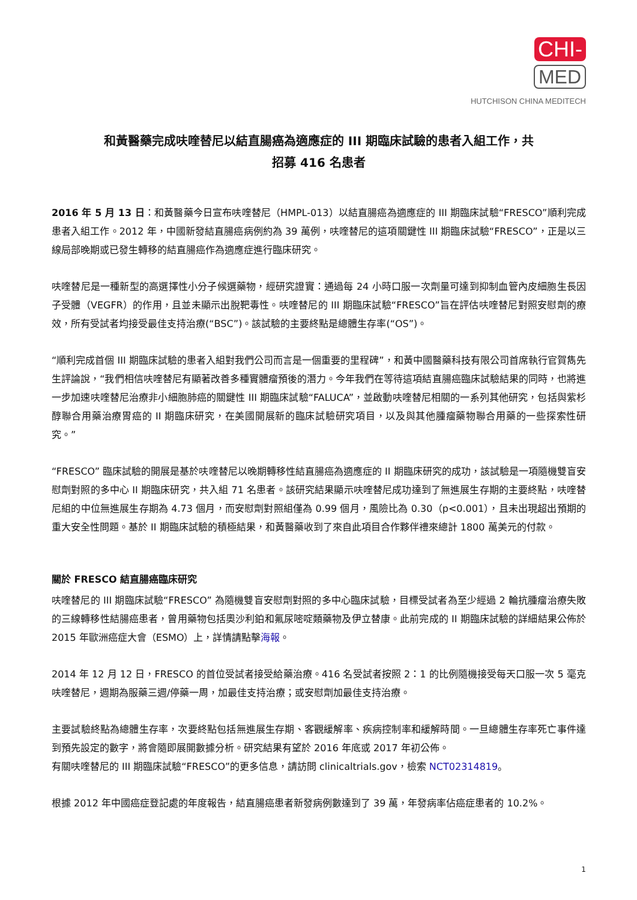CHI-
MED
HUTCHISON CHINA MEDITECH
和黃醫藥完成呋喹替尼以結直腸癌為適應症的 III 期臨床試驗的患者入組工作，共
招募 416 名患者
2016 年 5 月 13 日：和黃醫藥今日宣布呋喹替尼（HMPL-013）以結直腸癌為適應症的 III 期臨床試驗“FRESCO”順利完成患者入組工作。2012 年，中國新發結直腸癌病例約為 39 萬例，呋喹替尼的這項關鍵性 III 期臨床試驗“FRESCO”，正是以三線局部晚期或已發生轉移的結直腸癌作為適應症進行臨床研究。
呋喹替尼是一種新型的高選擇性小分子候選藥物，經研究證實：通過每 24 小時口服一次劑量可達到抑制血管內皮細胞生長因子受體（VEGFR）的作用，且並未顯示出脫靶毒性。呋喹替尼的 III 期臨床試驗“FRESCO”旨在評估呋喹替尼對照安慰劑的療效，所有受試者均接受最佳支持治療(“BSC”)。該試驗的主要終點是總體生存率(“OS”)。
“順利完成首個 III 期臨床試驗的患者入組對我們公司而言是一個重要的里程碑”，和黃中國醫藥科技有限公司首席執行官賀雋先生評論說，“我們相信呋喹替尼有顯著改善多種實體瘤預後的潛力。今年我們在等待這項結直腸癌臨床試驗結果的同時，也將進一步加速呋喹替尼治療非小細胞肺癌的關鍵性 III 期臨床試驗“FALUCA”，並啟動呋喹替尼相關的一系列其他研究，包括與紫杉醇聯合用藥治療胃癌的 II 期臨床研究，在美國開展新的臨床試驗研究項目，以及與其他腫瘤藥物聯合用藥的一些探索性研究。”
“FRESCO” 臨床試驗的開展是基於呋喹替尼以晚期轉移性結直腸癌為適應症的 II 期臨床研究的成功，該試驗是一項隨機雙盲安慰劑對照的多中心 II 期臨床研究，共入組 71 名患者。該研究結果顯示呋喹替尼成功達到了無進展生存期的主要終點，呋喹替尼組的中位無進展生存期為 4.73 個月，而安慰劑對照組僅為 0.99 個月，風險比為 0.30（p<0.001），且未出現超出預期的重大安全性問題。基於 II 期臨床試驗的積極結果，和黃醫藥收到了來自此項目合作夥伴禮來總計 1800 萬美元的付款。
關於 FRESCO 結直腸癌臨床研究
呋喹替尼的 III 期臨床試驗“FRESCO” 為隨機雙盲安慰劑對照的多中心臨床試驗，目標受試者為至少經過 2 輪抗腫瘤治療失敗的三線轉移性結腸癌患者，曾用藥物包括奧沙利鉑和氟尿嘧啶類藥物及伊立替康。此前完成的 II 期臨床試驗的詳細結果公佈於 2015 年歐洲癌症大會（ESMO）上，詳情請點擊海報。
2014 年 12 月 12 日，FRESCO 的首位受試者接受給藥治療。416 名受試者按照 2：1 的比例隨機接受每天口服一次 5 毫克呋喹替尼，週期為服藥三週/停藥一周，加最佳支持治療；或安慰劑加最佳支持治療。
主要試驗終點為總體生存率，次要終點包括無進展生存期、客觀緩解率、疾病控制率和緩解時間。一旦總體生存率死亡事件達到預先設定的數字，將會隨即展開數據分析。研究結果有望於 2016 年底或 2017 年初公佈。
有關呋喹替尼的 III 期臨床試驗“FRESCO”的更多信息，請訪問 clinicaltrials.gov，檢索 NCT02314819。
根據 2012 年中國癌症登記處的年度報告，結直腸癌患者新發病例數達到了 39 萬，年發病率佔癌症患者的 10.2%。
1